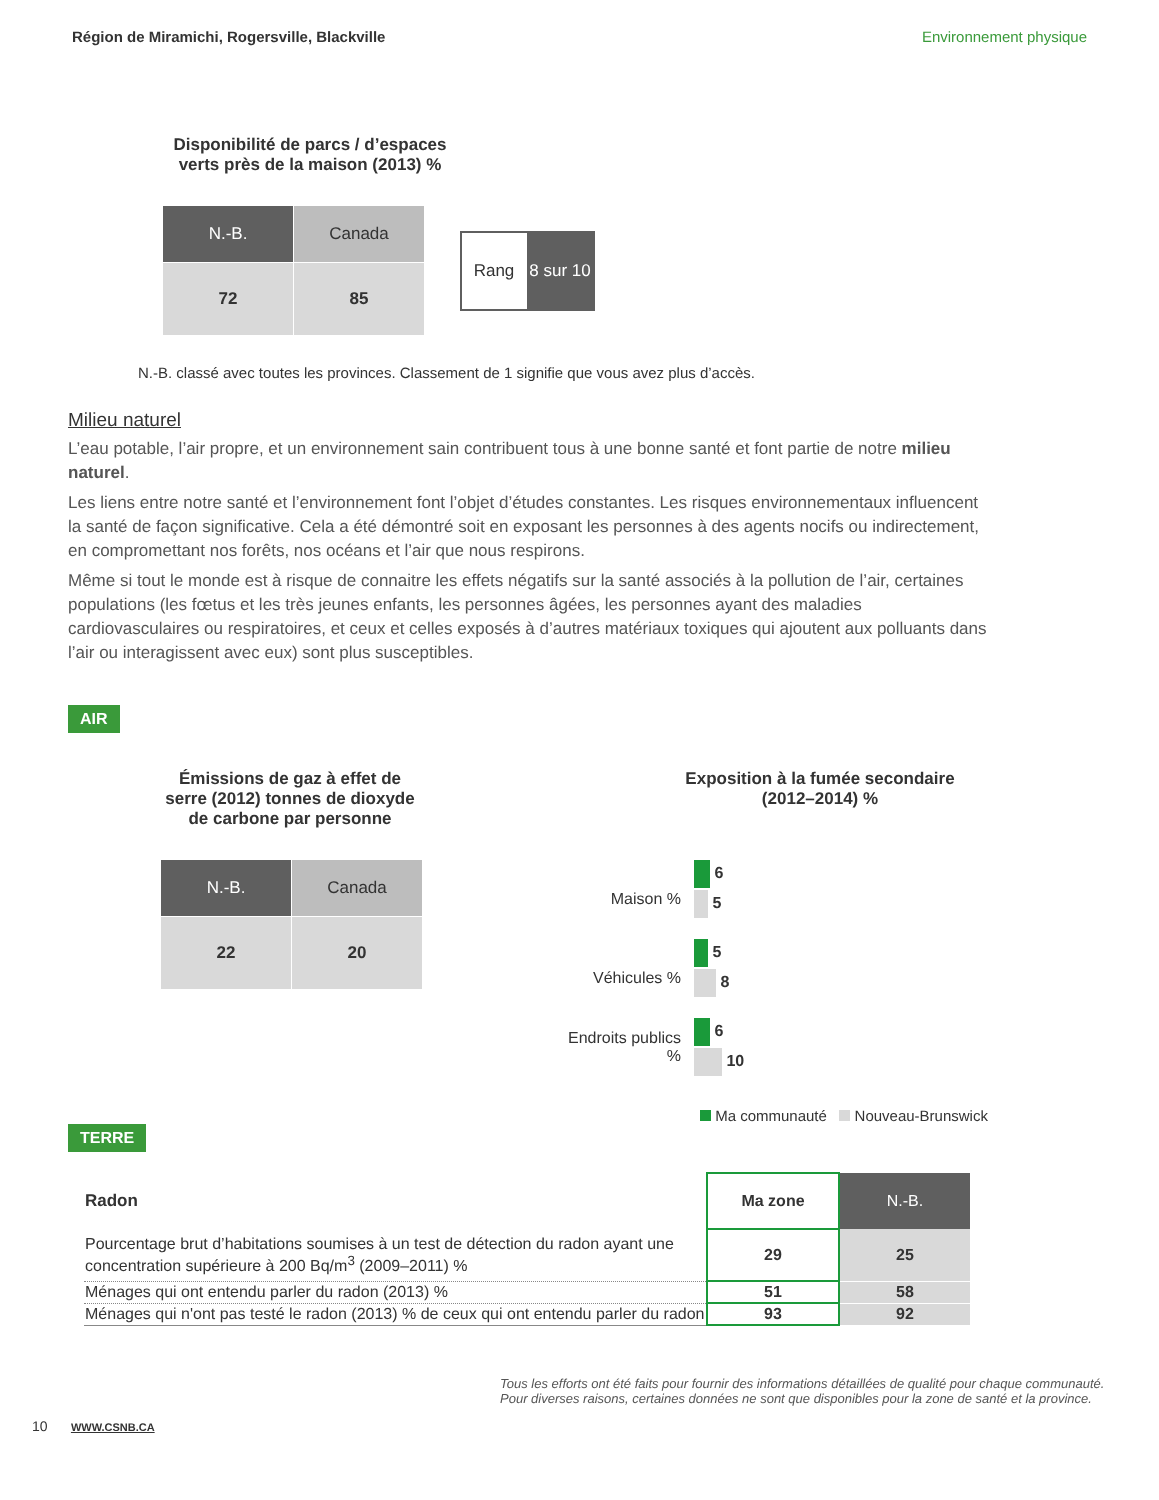Région de Miramichi, Rogersville, Blackville Environnement physique
Disponibilité de parcs / d’espaces verts près de la maison (2013) %
| N.-B. | Canada |
| 72 | 85 |
| Rang | 8 sur 10 |
N.-B. classé avec toutes les provinces. Classement de 1 signifie que vous avez plus d’accès.
Milieu naturel
L’eau potable, l’air propre, et un environnement sain contribuent tous à une bonne santé et font partie de notre milieu naturel.
Les liens entre notre santé et l’environnement font l’objet d’études constantes. Les risques environnementaux influencent la santé de façon significative. Cela a été démontré soit en exposant les personnes à des agents nocifs ou indirectement, en compromettant nos forêts, nos océans et l’air que nous respirons.
Même si tout le monde est à risque de connaitre les effets négatifs sur la santé associés à la pollution de l’air, certaines populations (les fœtus et les très jeunes enfants, les personnes âgées, les personnes ayant des maladies cardiovasculaires ou respiratoires, et ceux et celles exposés à d’autres matériaux toxiques qui ajoutent aux polluants dans l’air ou interagissent avec eux) sont plus susceptibles.
AIR
Émissions de gaz à effet de serre (2012) tonnes de dioxyde de carbone par personne
| N.-B. | Canada |
| 22 | 20 |
Exposition à la fumée secondaire (2012–2014) %
| Maison % | 6 |
| | 5 |
| Véhicules % | 5 |
| | 8 |
| Endroits publics % | 6 |
| | 10 |
Ma communauté Nouveau-Brunswick
TERRE
| Radon | Ma zone | N.-B. |
| --- | --- | --- |
| Pourcentage brut d’habitations soumises à un test de détection du radon ayant une concentration supérieure à 200 Bq/m<sup>3</sup> (2009–2011) % | 29 | 25 |
| Ménages qui ont entendu parler du radon (2013) % | 51 | 58 |
| Ménages qui n'ont pas testé le radon (2013) % de ceux qui ont entendu parler du radon | 93 | 92 |
Tous les efforts ont été faits pour fournir des informations détaillées de qualité pour chaque communauté.
Pour diverses raisons, certaines données ne sont que disponibles pour la zone de santé et la province.
10 WWW.CSNB.CA